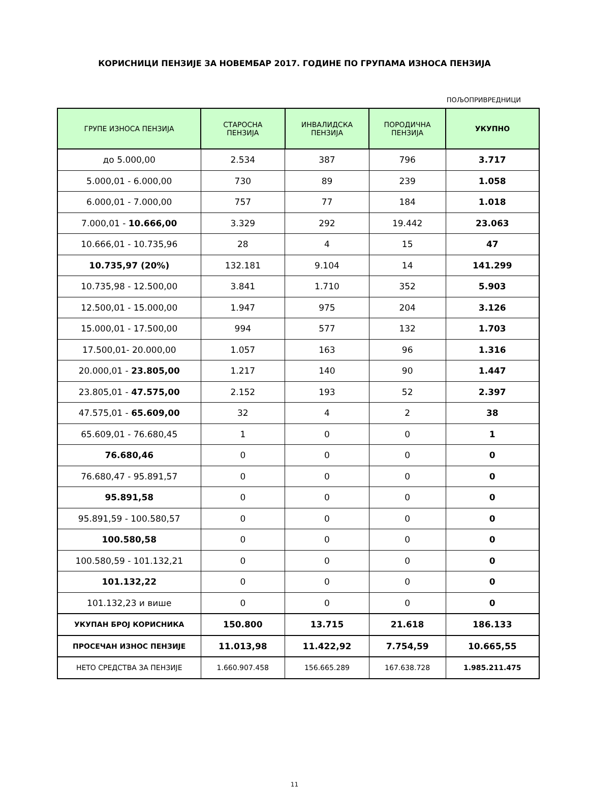КОРИСНИЦИ ПЕНЗИЈЕ ЗА НОВЕМБАР 2017. ГОДИНЕ ПО ГРУПАМА ИЗНОСА ПЕНЗИЈА
ПОЉОПРИВРЕДНИЦИ
| ГРУПЕ ИЗНОСА ПЕНЗИЈА | СТАРОСНА ПЕНЗИЈА | ИНВАЛИДСКА ПЕНЗИЈА | ПОРОДИЧНА ПЕНЗИЈА | УКУПНО |
| --- | --- | --- | --- | --- |
| до 5.000,00 | 2.534 | 387 | 796 | 3.717 |
| 5.000,01 - 6.000,00 | 730 | 89 | 239 | 1.058 |
| 6.000,01 - 7.000,00 | 757 | 77 | 184 | 1.018 |
| 7.000,01 - 10.666,00 | 3.329 | 292 | 19.442 | 23.063 |
| 10.666,01 - 10.735,96 | 28 | 4 | 15 | 47 |
| 10.735,97 (20%) | 132.181 | 9.104 | 14 | 141.299 |
| 10.735,98 - 12.500,00 | 3.841 | 1.710 | 352 | 5.903 |
| 12.500,01 - 15.000,00 | 1.947 | 975 | 204 | 3.126 |
| 15.000,01 - 17.500,00 | 994 | 577 | 132 | 1.703 |
| 17.500,01- 20.000,00 | 1.057 | 163 | 96 | 1.316 |
| 20.000,01 - 23.805,00 | 1.217 | 140 | 90 | 1.447 |
| 23.805,01 - 47.575,00 | 2.152 | 193 | 52 | 2.397 |
| 47.575,01 - 65.609,00 | 32 | 4 | 2 | 38 |
| 65.609,01 - 76.680,45 | 1 | 0 | 0 | 1 |
| 76.680,46 | 0 | 0 | 0 | 0 |
| 76.680,47 - 95.891,57 | 0 | 0 | 0 | 0 |
| 95.891,58 | 0 | 0 | 0 | 0 |
| 95.891,59 - 100.580,57 | 0 | 0 | 0 | 0 |
| 100.580,58 | 0 | 0 | 0 | 0 |
| 100.580,59 - 101.132,21 | 0 | 0 | 0 | 0 |
| 101.132,22 | 0 | 0 | 0 | 0 |
| 101.132,23 и више | 0 | 0 | 0 | 0 |
| УКУПАН БРОЈ КОРИСНИКА | 150.800 | 13.715 | 21.618 | 186.133 |
| ПРОСЕЧАН ИЗНОС ПЕНЗИЈЕ | 11.013,98 | 11.422,92 | 7.754,59 | 10.665,55 |
| НЕТО СРЕДСТВА ЗА ПЕНЗИЈЕ | 1.660.907.458 | 156.665.289 | 167.638.728 | 1.985.211.475 |
11